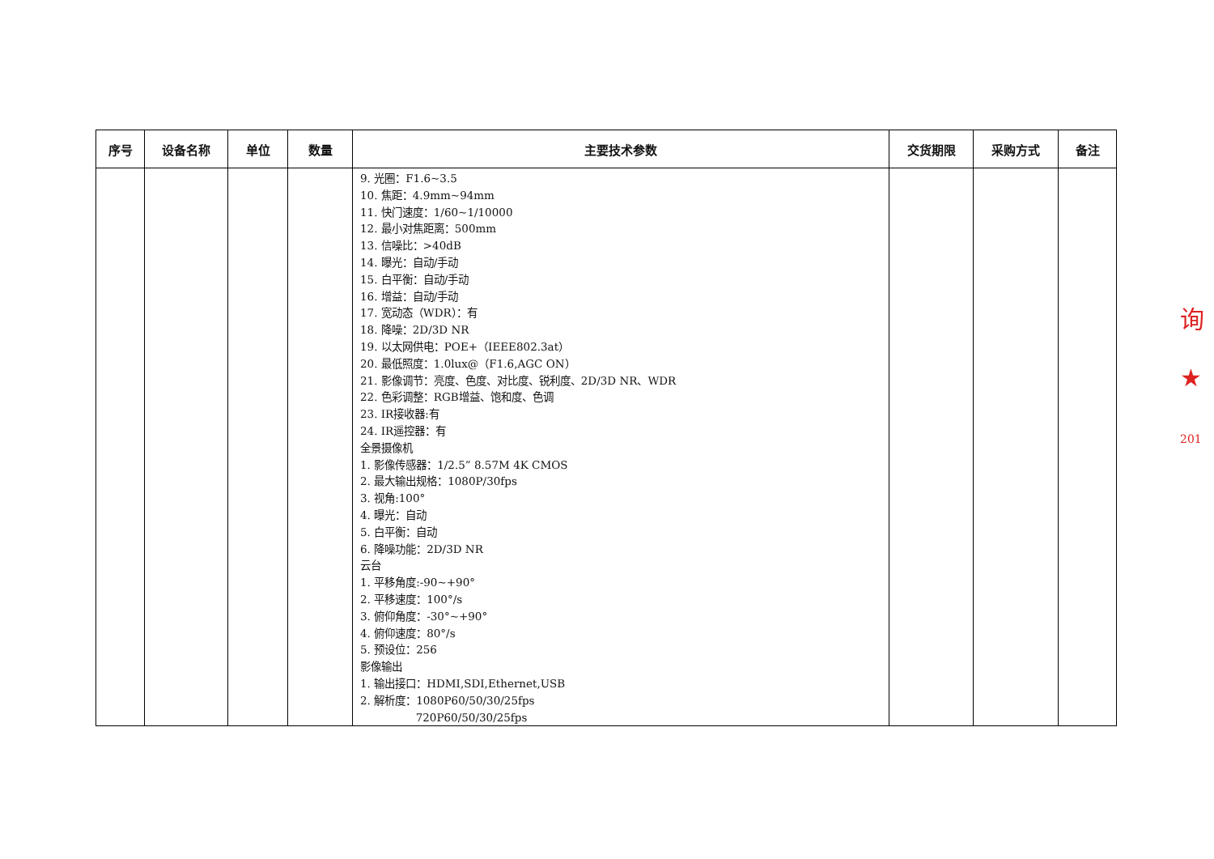| 序号 | 设备名称 | 单位 | 数量 | 主要技术参数 | 交货期限 | 采购方式 | 备注 |
| --- | --- | --- | --- | --- | --- | --- | --- |
| | | | | 9. 光圈：F1.6~3.5 10. 焦距：4.9mm~94mm 11. 快门速度：1/60~1/10000 12. 最小对焦距离：500mm 13. 信噪比：>40dB 14. 曝光：自动/手动 15. 白平衡：自动/手动 16. 增益：自动/手动 17. 宽动态（WDR）：有 18. 降噪：2D/3D NR 19. 以太网供电：POE+（IEEE802.3at） 20. 最低照度：1.0lux@（F1.6,AGC ON） 21. 影像调节：亮度、色度、对比度、锐利度、2D/3D NR、WDR 22. 色彩调整：RGB增益、饱和度、色调 23. IR接收器:有 24. IR遥控器：有 全景摄像机 1. 影像传感器：1/2.5” 8.57M 4K CMOS 2. 最大输出规格：1080P/30fps 3. 视角:100° 4. 曝光：自动 5. 白平衡：自动 6. 降噪功能：2D/3D NR 云台 1. 平移角度:-90~+90° 2. 平移速度：100°/s 3. 俯仰角度：-30°~+90° 4. 俯仰速度：80°/s 5. 预设位：256 影像输出 1. 输出接口：HDMI,SDI,Ethernet,USB 2. 解析度：1080P60/50/30/25fps 720P60/50/30/25fps | | | |
询
★
201